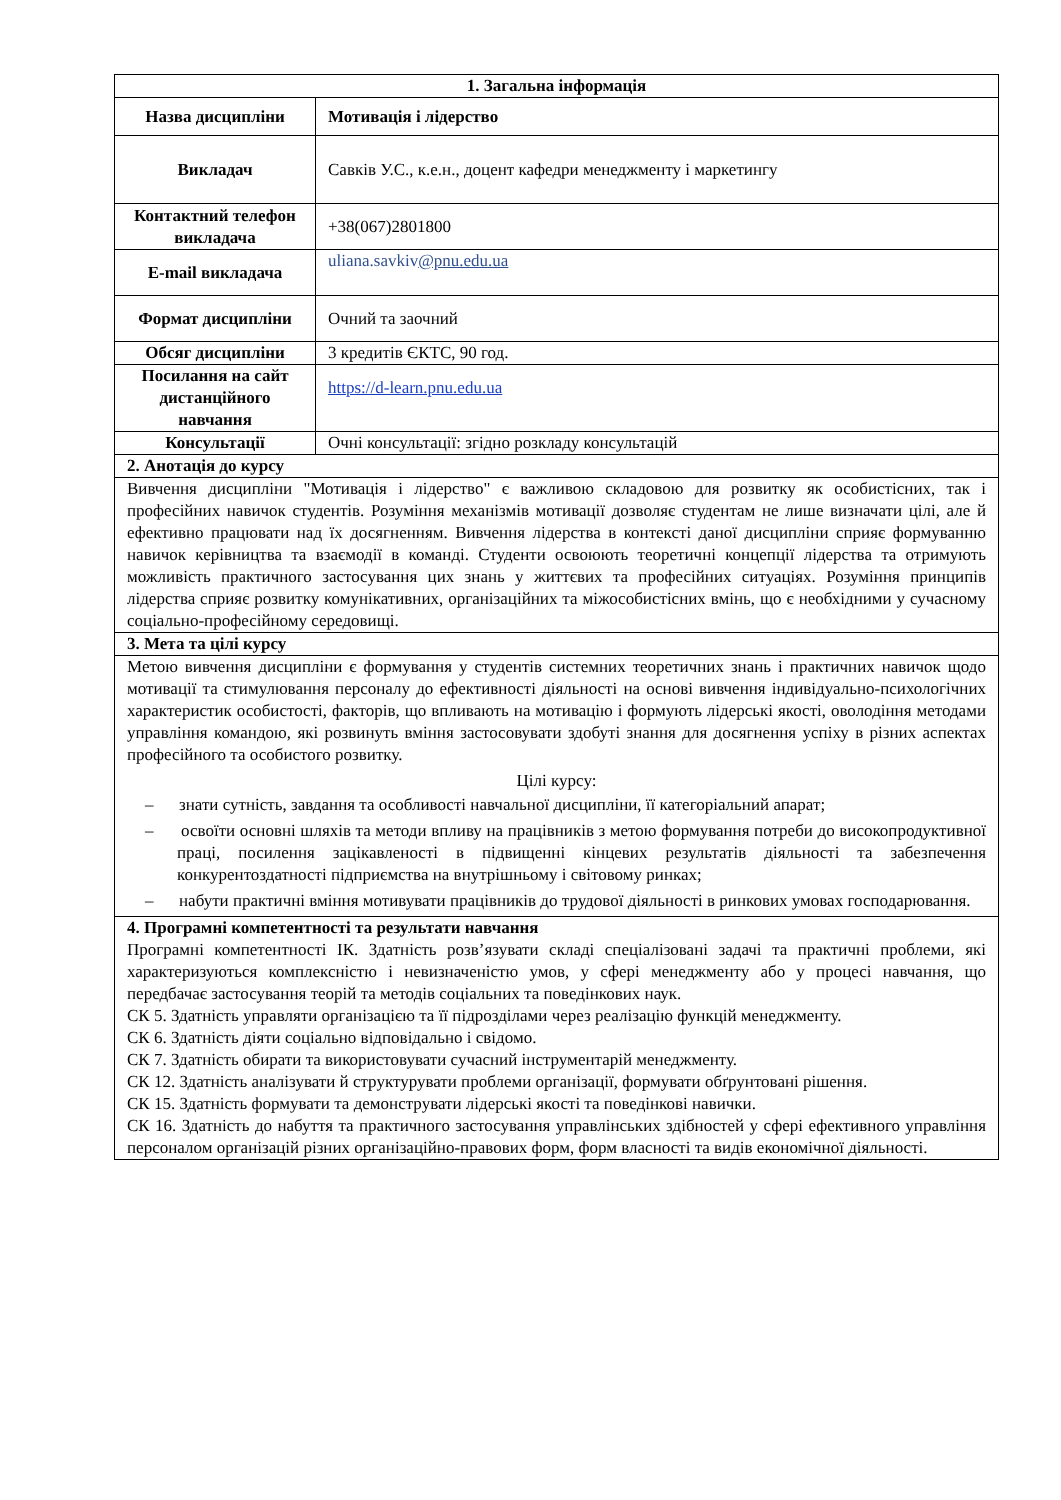| 1. Загальна інформація | |
| --- | --- |
| Назва дисципліни | Мотивація і лідерство |
| Викладач | Савків У.С., к.е.н., доцент кафедри менеджменту і маркетингу |
| Контактний телефон викладача | +38(067)2801800 |
| E-mail викладача | uliana.savkiv @pnu.edu.ua |
| Формат дисципліни | Очний та заочний |
| Обсяг дисципліни | 3 кредитів ЄКТС, 90 год. |
| Посилання на сайт дистанційного навчання | https://d-learn.pnu.edu.ua |
| Консультації | Очні консультації: згідно розкладу консультацій |
| 2. Анотація до курсу | |
| Вивчення дисципліни "Мотивація і лідерство" є важливою складовою для розвитку як особистісних, так і професійних навичок студентів. Розуміння механізмів мотивації дозволяє студентам не лише визначати цілі, але й ефективно працювати над їх досягненням. Вивчення лідерства в контексті даної дисципліни сприяє формуванню навичок керівництва та взаємодії в команді. Студенти освоюють теоретичні концепції лідерства та отримують можливість практичного застосування цих знань у життєвих та професійних ситуаціях. Розуміння принципів лідерства сприяє розвитку комунікативних, організаційних та міжособистісних вмінь, що є необхідними у сучасному соціально-професійному середовищі. | |
| 3. Мета та цілі курсу | |
| Метою вивчення дисципліни є формування у студентів системних теоретичних знань і практичних навичок щодо мотивації та стимулювання персоналу до ефективності діяльності на основі вивчення індивідуально-психологічних характеристик особистості, факторів, що впливають на мотивацію і формують лідерські якості, оволодіння методами управління командою, які розвинуть вміння застосовувати здобуті знання для досягнення успіху в різних аспектах професійного та особистого розвитку. Цілі курсу: – знати сутність, завдання та особливості навчальної дисципліни, її категоріальний апарат; – освоїти основні шляхів та методи впливу на працівників з метою формування потреби до високопродуктивної праці, посилення зацікавленості в підвищенні кінцевих результатів діяльності та забезпечення конкурентоздатності підприємства на внутрішньому і світовому ринках; – набути практичні вміння мотивувати працівників до трудової діяльності в ринкових умовах господарювання. | |
| 4. Програмні компетентності та результати навчання Програмні компетентності ІК. Здатність розв’язувати складі спеціалізовані задачі та практичні проблеми, які характеризуються комплексністю і невизначеністю умов, у сфері менеджменту або у процесі навчання, що передбачає застосування теорій та методів соціальних та поведінкових наук. СК 5. Здатність управляти організацією та її підрозділами через реалізацію функцій менеджменту. СК 6. Здатність діяти соціально відповідально і свідомо. СК 7. Здатність обирати та використовувати сучасний інструментарій менеджменту. СК 12. Здатність аналізувати й структурувати проблеми організації, формувати обґрунтовані рішення. СК 15. Здатність формувати та демонструвати лідерські якості та поведінкові навички. СК 16. Здатність до набуття та практичного застосування управлінських здібностей у сфері ефективного управління персоналом організацій різних організаційно-правових форм, форм власності та видів економічної діяльності. | |